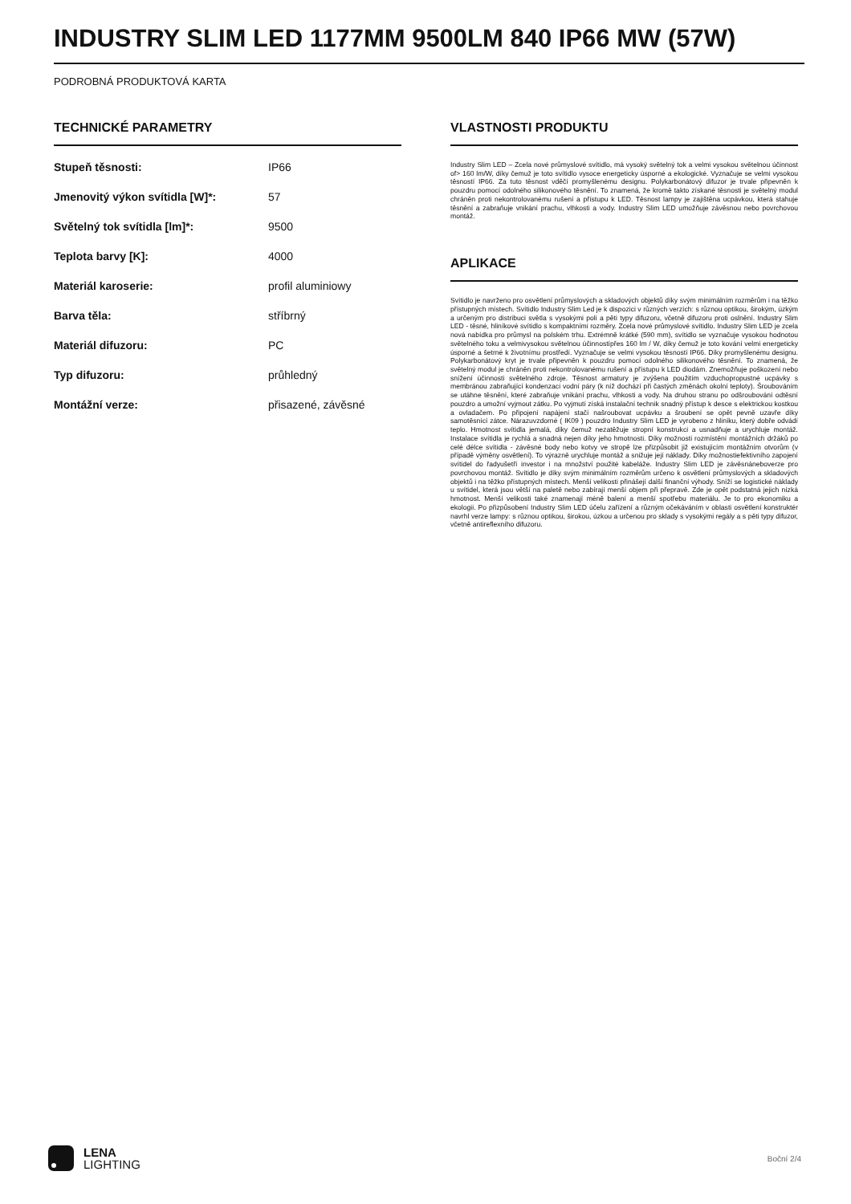INDUSTRY SLIM LED 1177MM 9500LM 840 IP66 MW (57W)
PODROBNÁ PRODUKTOVÁ KARTA
TECHNICKÉ PARAMETRY
| Stupeň těsnosti: | IP66 |
| Jmenovitý výkon svítidla [W]*: | 57 |
| Světelný tok svítidla [lm]*: | 9500 |
| Teplota barvy [K]: | 4000 |
| Materiál karoserie: | profil aluminiowy |
| Barva těla: | stříbrný |
| Materiál difuzoru: | PC |
| Typ difuzoru: | průhledný |
| Montážní verze: | přisazené, závěsné |
VLASTNOSTI PRODUKTU
Industry Slim LED – Zcela nové průmyslové svítidlo, má vysoký světelný tok a velmi vysokou světelnou účinnost of> 160 lm/W, díky čemuž je toto svítidlo vysoce energeticky úsporné a ekologické. Vyznačuje se velmi vysokou těsností IP66. Za tuto těsnost vděčí promyšlenému designu. Polykarbonátový difuzor je trvale připevněn k pouzdru pomocí odolného silikonového těsnění. To znamená, že kromě takto získané těsnosti je světelný modul chráněn proti nekontrolovanému rušení a přístupu k LED. Těsnost lampy je zajištěna ucpávkou, která stahuje těsnění a zabraňuje vnikání prachu, vlhkosti a vody. Industry Slim LED umožňuje závěsnou nebo povrchovou montáž.
APLIKACE
Svítidlo je navrženo pro osvětlení průmyslových a skladových objektů díky svým minimálním rozměrům i na těžko přístupných místech. Svítidlo Industry Slim Led je k dispozici v různých verzích: s různou optikou, širokým, úzkým a určeným pro distribuci světla s vysokými poli a pěti typy difuzoru, včetně difuzoru proti oslnění. Industry Slim LED - těsné, hliníkové svítidlo s kompaktními rozměry. Zcela nové průmyslové svítidlo. Industry Slim LED je zcela nová nabídka pro průmysl na polském trhu. Extrémně krátké (590 mm), svítidlo se vyznačuje vysokou hodnotou světelného toku a velmivysokou světelnou účinnostípřes 160 lm / W, díky čemuž je toto kování velmi energeticky úsporné a šetrné k životnímu prostředí. Vyznačuje se velmi vysokou těsností IP66. Díky promyšlenému designu. Polykarbonátový kryt je trvale připevněn k pouzdru pomocí odolného silikonového těsnění. To znamená, že světelný modul je chráněn proti nekontrolovanému rušení a přístupu k LED diodám. Znemožňuje poškození nebo snížení účinnosti světelného zdroje. Těsnost armatury je zvýšena použitím vzduchopropustné ucpávky s membránou zabraňující kondenzaci vodní páry (k níž dochází při častých změnách okolní teploty). Šroubováním se utáhne těsnění, které zabraňuje vnikání prachu, vlhkosti a vody. Na druhou stranu po odšroubování odtěsní pouzdro a umožní vyjmout zátku. Po vyjmutí získá instalační technik snadný přístup k desce s elektrickou kostkou a ovladačem. Po připojení napájení stačí našroubovat ucpávku a šroubení se opět pevně uzavře díky samotěsnící zátce. Nárazuvzdorné ( IK09 ) pouzdro Industry Slim LED je vyrobeno z hliníku, který dobře odvádí teplo. Hmotnost svítidla jemalá, díky čemuž nezatěžuje stropní konstrukci a usnadňuje a urychluje montáž. Instalace svítidla je rychlá a snadná nejen díky jeho hmotnosti. Díky možnosti rozmístění montážních držáků po celé délce svítidla - závěsné body nebo kotvy ve stropě lze přizpůsobit již existujícím montážním otvorům (v případě výměny osvětlení). To výrazně urychluje montáž a snižuje její náklady. Díky možnostiefektivního zapojení svítidel do řadyušetří investor i na množství použité kabeláže. Industry Slim LED je závěsnáneboverze pro povrchovou montáž. Svítidlo je díky svým minimálním rozměrům určeno k osvětlení průmyslových a skladových objektů i na těžko přístupných místech. Menší velikosti přinášejí další finanční výhody. Sníží se logistické náklady u svítidel, která jsou větší na paletě nebo zabírají menší objem při přepravě. Zde je opět podstatná jejich nízká hmotnost. Menší velikosti také znamenají méně balení a menší spotřebu materiálu. Je to pro ekonomiku a ekologii. Po přizpůsobení Industry Slim LED účelu zařízení a různým očekáváním v oblasti osvětlení konstruktér navrhl verze lampy: s různou optikou, širokou, úzkou a určenou pro sklady s vysokými regály a s pěti typy difuzor, včetně antireflexního difuzoru.
LENA
LIGHTING
Boční 2/4